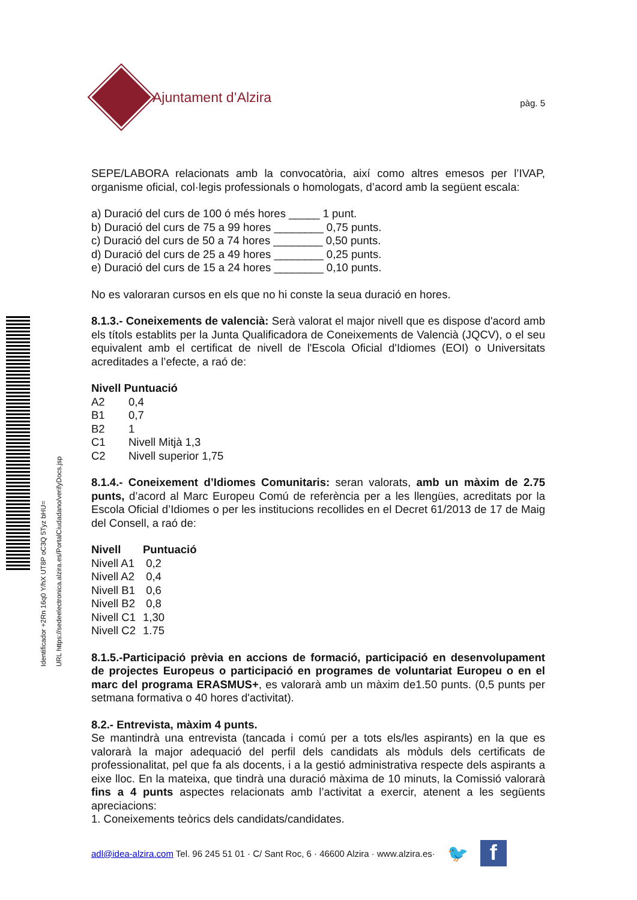Identificador +2Rn 16q0 Y/hX UT8P oC3Q 5Tyz bHU=
URL https://sedeelectronica.alzira.es/PortalCiudadano/verifyDocs.jsp
Ajuntament d’Alzira
pàg. 5
SEPE/LABORA relacionats amb la convocatòria, així como altres emesos per l’IVAP, organisme oficial, col·legis professionals o homologats, d’acord amb la següent escala:
a) Duració del curs de 100 ó més hores _____ 1 punt.
b) Duració del curs de 75 a 99 hores ________ 0,75 punts.
c) Duració del curs de 50 a 74 hores ________ 0,50 punts.
d) Duració del curs de 25 a 49 hores ________ 0,25 punts.
e) Duració del curs de 15 a 24 hores ________ 0,10 punts.
No es valoraran cursos en els que no hi conste la seua duració en hores.
8.1.3.- Coneixements de valencià: Serà valorat el major nivell que es dispose d'acord amb els títols establits per la Junta Qualificadora de Coneixements de Valencià (JQCV), o el seu equivalent amb el certificat de nivell de l'Escola Oficial d'Idiomes (EOI) o Universitats acreditades a l’efecte, a raó de:
| Nivell Puntuació | |
| --- | --- |
| A2 | 0,4 |
| B1 | 0,7 |
| B2 | 1 |
| C1 | Nivell Mitjà 1,3 |
| C2 | Nivell superior 1,75 |
8.1.4.- Coneixement d’Idiomes Comunitaris: seran valorats, amb un màxim de 2.75 punts, d’acord al Marc Europeu Comú de referència per a les llengües, acreditats por la Escola Oficial d’Idiomes o per les institucions recollides en el Decret 61/2013 de 17 de Maig del Consell, a raó de:
| Nivell | Puntuació |
| --- | --- |
| Nivell A1 | 0,2 |
| Nivell A2 | 0,4 |
| Nivell B1 | 0,6 |
| Nivell B2 | 0,8 |
| Nivell C1 | 1,30 |
| Nivell C2 | 1.75 |
8.1.5.-Participació prèvia en accions de formació, participació en desenvolupament de projectes Europeus o participació en programes de voluntariat Europeu o en el marc del programa ERASMUS+, es valorarà amb un màxim de1.50 punts. (0,5 punts per setmana formativa o 40 hores d'activitat).
8.2.- Entrevista, màxim 4 punts.
Se mantindrà una entrevista (tancada i comú per a tots els/les aspirants) en la que es valorarà la major adequació del perfil dels candidats als mòduls dels certificats de professionalitat, pel que fa als docents, i a la gestió administrativa respecte dels aspirants a eixe lloc. En la mateixa, que tindrà una duració màxima de 10 minuts, la Comissió valorarà fins a 4 punts aspectes relacionats amb l’activitat a exercir, atenent a les següents apreciacions:
1. Coneixements teòrics dels candidats/candidates.
adl@idea-alzira.com Tel. 96 245 51 01 · C/ Sant Roc, 6 · 46600 Alzira · www.alzira.es· 🐦
f